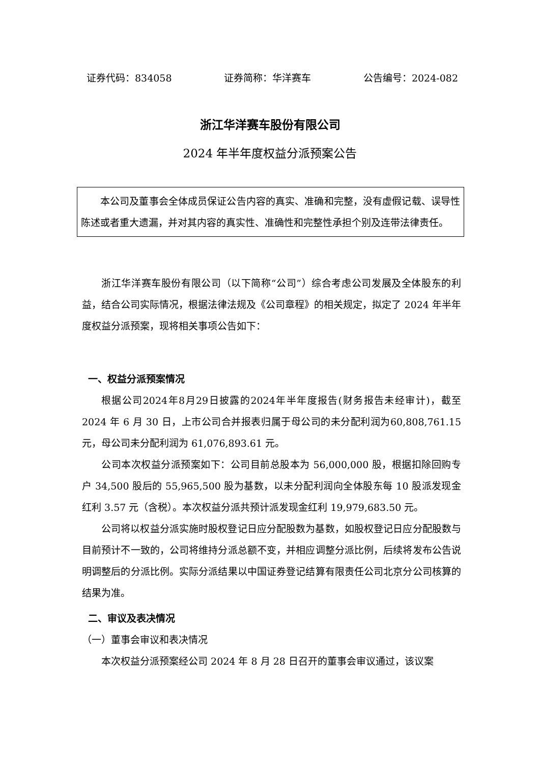证券代码：834058 证券简称：华洋赛车 公告编号：2024-082
浙江华洋赛车股份有限公司
2024 年半年度权益分派预案公告
本公司及董事会全体成员保证公告内容的真实、准确和完整，没有虚假记载、误导性陈述或者重大遗漏，并对其内容的真实性、准确性和完整性承担个别及连带法律责任。
浙江华洋赛车股份有限公司（以下简称“公司”）综合考虑公司发展及全体股东的利益，结合公司实际情况，根据法律法规及《公司章程》的相关规定，拟定了 2024 年半年度权益分派预案，现将相关事项公告如下：
一、权益分派预案情况
根据公司2024年8月29日披露的2024年半年度报告(财务报告未经审计)，截至 2024 年 6 月 30 日，上市公司合并报表归属于母公司的未分配利润为60,808,761.15 元，母公司未分配利润为 61,076,893.61 元。
公司本次权益分派预案如下：公司目前总股本为 56,000,000 股，根据扣除回购专户 34,500 股后的 55,965,500 股为基数，以未分配利润向全体股东每 10 股派发现金红利 3.57 元（含税）。本次权益分派共预计派发现金红利 19,979,683.50 元。
公司将以权益分派实施时股权登记日应分配股数为基数，如股权登记日应分配股数与目前预计不一致的，公司将维持分派总额不变，并相应调整分派比例，后续将发布公告说明调整后的分派比例。实际分派结果以中国证券登记结算有限责任公司北京分公司核算的结果为准。
二、审议及表决情况
（一）董事会审议和表决情况
本次权益分派预案经公司 2024 年 8 月 28 日召开的董事会审议通过，该议案